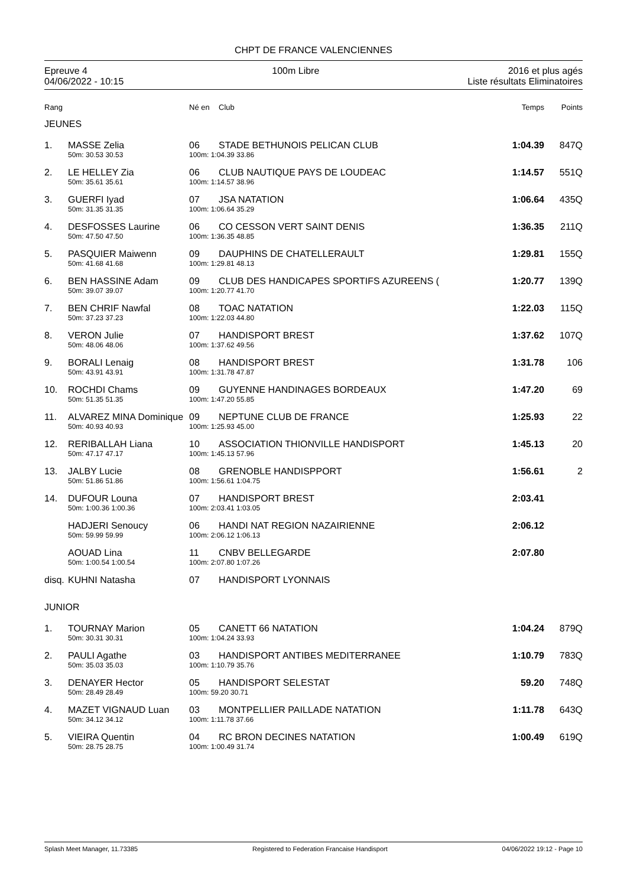CHPT DE FRANCE VALENCIENNES
Epreuve 4
04/06/2022 - 10:15
100m Libre 2016 et plus agés
Liste résultats Eliminatoires
| Rang | | Né en | Club | Temps | Points |
| --- | --- | --- | --- | --- | --- |
| JEUNES | | | | | |
| 1. | MASSE Zelia | 06 | STADE BETHUNOIS PELICAN CLUB | 1:04.39 | 847Q |
| | 50m: 30.53 30.53 | 100m: 1:04.39 33.86 | | | |
| 2. | LE HELLEY Zia | 06 | CLUB NAUTIQUE PAYS DE LOUDEAC | 1:14.57 | 551Q |
| | 50m: 35.61 35.61 | 100m: 1:14.57 38.96 | | | |
| 3. | GUERFI Iyad | 07 | JSA NATATION | 1:06.64 | 435Q |
| | 50m: 31.35 31.35 | 100m: 1:06.64 35.29 | | | |
| 4. | DESFOSSES Laurine | 06 | CO CESSON VERT SAINT DENIS | 1:36.35 | 211Q |
| | 50m: 47.50 47.50 | 100m: 1:36.35 48.85 | | | |
| 5. | PASQUIER Maiwenn | 09 | DAUPHINS DE CHATELLERAULT | 1:29.81 | 155Q |
| | 50m: 41.68 41.68 | 100m: 1:29.81 48.13 | | | |
| 6. | BEN HASSINE Adam | 09 | CLUB DES HANDICAPES SPORTIFS AZUREENS ( | 1:20.77 | 139Q |
| | 50m: 39.07 39.07 | 100m: 1:20.77 41.70 | | | |
| 7. | BEN CHRIF Nawfal | 08 | TOAC NATATION | 1:22.03 | 115Q |
| | 50m: 37.23 37.23 | 100m: 1:22.03 44.80 | | | |
| 8. | VERON Julie | 07 | HANDISPORT BREST | 1:37.62 | 107Q |
| | 50m: 48.06 48.06 | 100m: 1:37.62 49.56 | | | |
| 9. | BORALI Lenaig | 08 | HANDISPORT BREST | 1:31.78 | 106 |
| | 50m: 43.91 43.91 | 100m: 1:31.78 47.87 | | | |
| 10. | ROCHDI Chams | 09 | GUYENNE HANDINAGES BORDEAUX | 1:47.20 | 69 |
| | 50m: 51.35 51.35 | 100m: 1:47.20 55.85 | | | |
| 11. | ALVAREZ MINA Dominique | 09 | NEPTUNE CLUB DE FRANCE | 1:25.93 | 22 |
| | 50m: 40.93 40.93 | 100m: 1:25.93 45.00 | | | |
| 12. | RERIBALLAH Liana | 10 | ASSOCIATION THIONVILLE HANDISPORT | 1:45.13 | 20 |
| | 50m: 47.17 47.17 | 100m: 1:45.13 57.96 | | | |
| 13. | JALBY Lucie | 08 | GRENOBLE HANDISPPORT | 1:56.61 | 2 |
| | 50m: 51.86 51.86 | 100m: 1:56.61 1:04.75 | | | |
| 14. | DUFOUR Louna | 07 | HANDISPORT BREST | 2:03.41 | |
| | 50m: 1:00.36 1:00.36 | 100m: 2:03.41 1:03.05 | | | |
| | HADJERI Senoucy | 06 | HANDI NAT REGION NAZAIRIENNE | 2:06.12 | |
| | 50m: 59.99 59.99 | 100m: 2:06.12 1:06.13 | | | |
| | AOUAD Lina | 11 | CNBV BELLEGARDE | 2:07.80 | |
| | 50m: 1:00.54 1:00.54 | 100m: 2:07.80 1:07.26 | | | |
| disq. | KUHNI Natasha | 07 | HANDISPORT LYONNAIS | | |
| JUNIOR | | | | | |
| 1. | TOURNAY Marion | 05 | CANETT 66 NATATION | 1:04.24 | 879Q |
| | 50m: 30.31 30.31 | 100m: 1:04.24 33.93 | | | |
| 2. | PAULI Agathe | 03 | HANDISPORT ANTIBES MEDITERRANEE | 1:10.79 | 783Q |
| | 50m: 35.03 35.03 | 100m: 1:10.79 35.76 | | | |
| 3. | DENAYER Hector | 05 | HANDISPORT SELESTAT | 59.20 | 748Q |
| | 50m: 28.49 28.49 | 100m: 59.20 30.71 | | | |
| 4. | MAZET VIGNAUD Luan | 03 | MONTPELLIER PAILLADE NATATION | 1:11.78 | 643Q |
| | 50m: 34.12 34.12 | 100m: 1:11.78 37.66 | | | |
| 5. | VIEIRA Quentin | 04 | RC BRON DECINES NATATION | 1:00.49 | 619Q |
| | 50m: 28.75 28.75 | 100m: 1:00.49 31.74 | | | |
Splash Meet Manager, 11.73385 Registered to Federation Francaise Handisport 04/06/2022 19:12 - Page 10